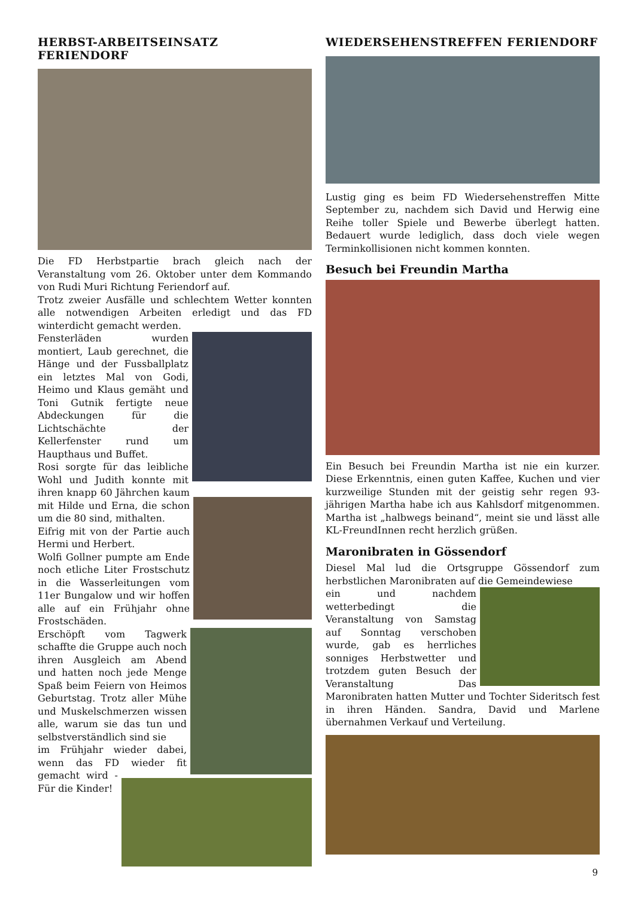HERBST-ARBEITSEINSATZ FERIENDORF
Die FD Herbstpartie brach gleich nach der Veranstaltung vom 26. Oktober unter dem Kommando von Rudi Muri Richtung Feriendorf auf.
Trotz zweier Ausfälle und schlechtem Wetter konnten alle notwendigen Arbeiten erledigt und das FD winterdicht gemacht werden.
Fensterläden wurden montiert, Laub gerechnet, die Hänge und der Fussballplatz ein letztes Mal von Godi, Heimo und Klaus gemäht und Toni Gutnik fertigte neue Abdeckungen für die Lichtschächte der Kellerfenster rund um Haupthaus und Buffet.
Rosi sorgte für das leibliche Wohl und Judith konnte mit ihren knapp 60 Jährchen kaum mit Hilde und Erna, die schon um die 80 sind, mithalten.
Eifrig mit von der Partie auch Hermi und Herbert.
Wolfi Gollner pumpte am Ende noch etliche Liter Frostschutz in die Wasserleitungen vom 11er Bungalow und wir hoffen alle auf ein Frühjahr ohne Frostschäden.
Erschöpft vom Tagwerk schaffte die Gruppe auch noch ihren Ausgleich am Abend und hatten noch jede Menge Spaß beim Feiern von Heimos Geburtstag. Trotz aller Mühe und Muskelschmerzen wissen alle, warum sie das tun und selbstverständlich sind sie
im Frühjahr wieder dabei, wenn das FD wieder fit gemacht wird - Für die Kinder!
WIEDERSEHENSTREFFEN FERIENDORF
Lustig ging es beim FD Wiedersehenstreffen Mitte September zu, nachdem sich David und Herwig eine Reihe toller Spiele und Bewerbe überlegt hatten. Bedauert wurde lediglich, dass doch viele wegen Terminkollisionen nicht kommen konnten.
Besuch bei Freundin Martha
Ein Besuch bei Freundin Martha ist nie ein kurzer. Diese Erkenntnis, einen guten Kaffee, Kuchen und vier kurzweilige Stunden mit der geistig sehr regen 93-jährigen Martha habe ich aus Kahlsdorf mitgenommen. Martha ist „halbwegs beinand“, meint sie und lässt alle KL-FreundInnen recht herzlich grüßen.
Maronibraten in Gössendorf
Diesel Mal lud die Ortsgruppe Gössendorf zum herbstlichen Maronibraten auf die Gemeindewiese
ein und nachdem wetterbedingt die Veranstaltung von Samstag auf Sonntag verschoben wurde, gab es herrliches sonniges Herbstwetter und trotzdem guten Besuch der Veranstaltung Das Maronibraten hatten Mutter und Tochter Sideritsch fest in ihren Händen. Sandra, David und Marlene übernahmen Verkauf und Verteilung.
9